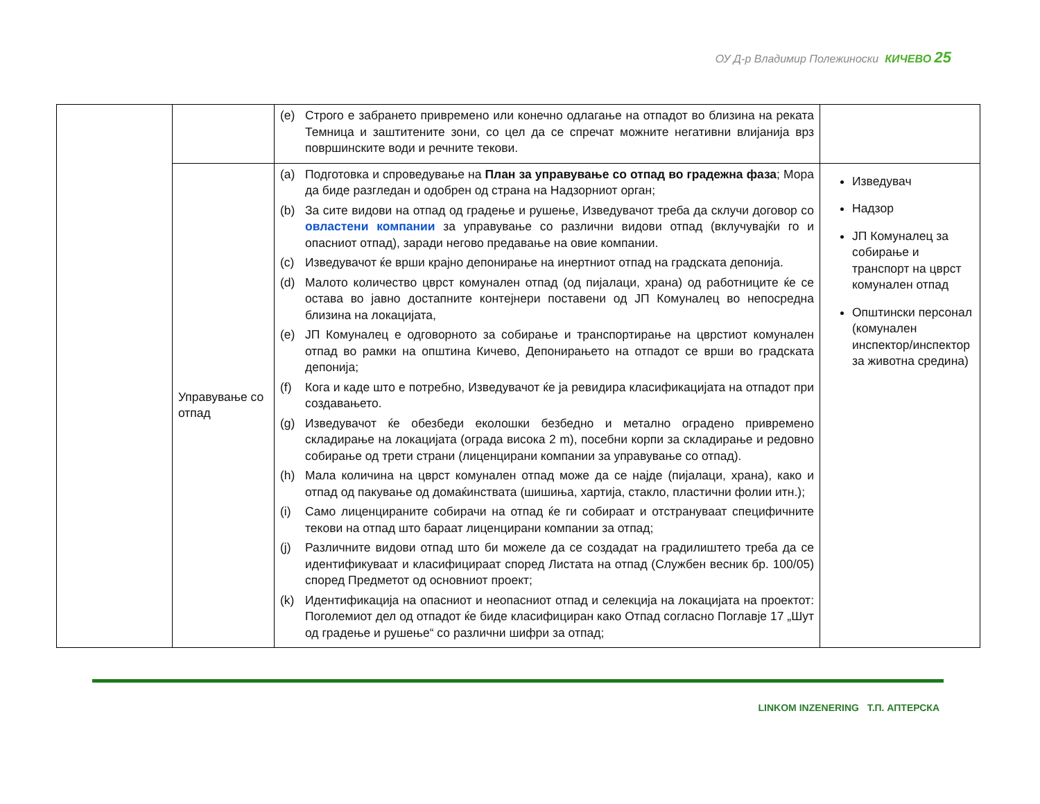ОУ Д-р Владимир Полежиноски КИЧЕВО 25
| | | (е) Строго е забрането привремено или конечно одлагање на отпадот во близина на реката Темница и заштитените зони, со цел да се спречат можните негативни влијанија врз површинските води и речните текови. | |
| | Управување со отпад | (a) Подготовка и спроведување на План за управување со отпад во градежна фаза ; Мора да биде разгледан и одобрен од страна на Надзорниот орган; (b) За сите видови на отпад од градење и рушење, Изведувачот треба да склучи договор со овластени компании за управување со различни видови отпад (вклучувајќи го и опасниот отпад), заради негово предавање на овие компании. (c) Изведувачот ќе врши крајно депонирање на инертниот отпад на градската депонија. (d) Малото количество цврст комунален отпад (од пијалаци, храна) од работниците ќе се остава во јавно достапните контејнери поставени од ЈП Комуналец во непосредна близина на локацијата, (e) ЈП Комуналец е одговорното за собирање и транспортирање на цврстиот комунален отпад во рамки на општина Кичево, Депонирањето на отпадот се врши во градската депонија; (f) Кога и каде што е потребно, Изведувачот ќе ја ревидира класификацијата на отпадот при создавањето. (g) Изведувачот ќе обезбеди еколошки безбедно и метално оградено привремено складирање на локацијата (ограда висока 2 m), посебни корпи за складирање и редовно собирање од трети страни (лиценцирани компании за управување со отпад). (h) Мала количина на цврст комунален отпад може да се најде (пијалаци, храна), како и отпад од пакување од домаќинствата (шишиња, хартија, стакло, пластични фолии итн.); (i) Само лиценцираните собирачи на отпад ќе ги собираат и отстрануваат специфичните текови на отпад што бараат лиценцирани компании за отпад; (j) Различните видови отпад што би можеле да се создадат на градилиштето треба да се идентификуваат и класифицираат според Листата на отпад (Службен весник бр. 100/05) според Предметот од основниот проект; (k) Идентификација на опасниот и неопасниот отпад и селекција на локацијата на проектот: Поголемиот дел од отпадот ќе биде класифициран како Отпад согласно Поглавје 17 „Шут од градење и рушење“ со различни шифри за отпад; | Изведувач Надзор ЈП Комуналец за собирање и транспорт на цврст комунален отпад Општински персонал (комунален инспектор/инспектор за животна средина) |
LINKOM INZENERING Т.П. АПТЕРСКА